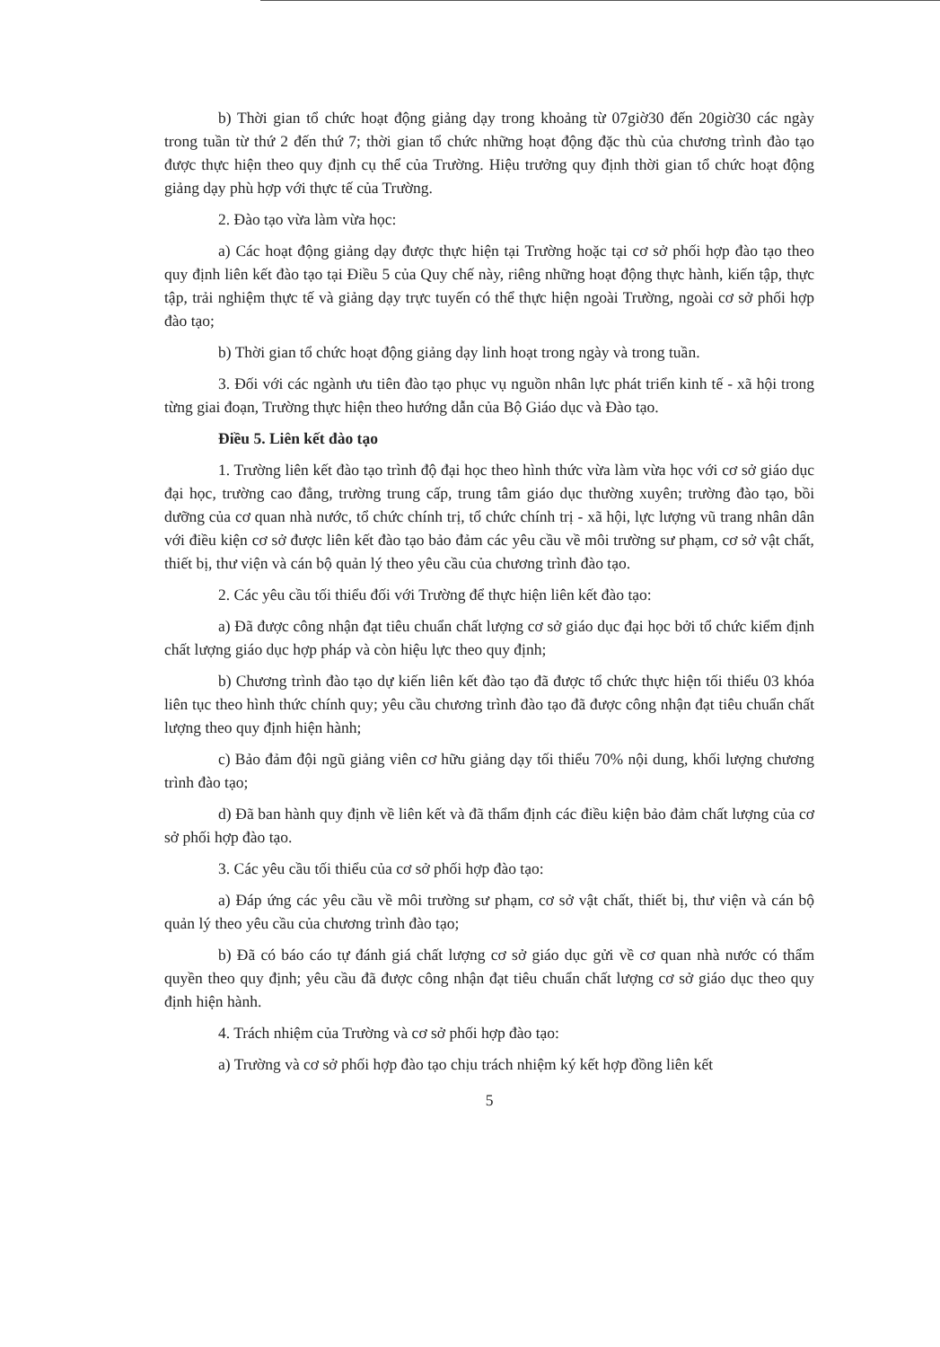b) Thời gian tổ chức hoạt động giảng dạy trong khoảng từ 07giờ30 đến 20giờ30 các ngày trong tuần từ thứ 2 đến thứ 7; thời gian tổ chức những hoạt động đặc thù của chương trình đào tạo được thực hiện theo quy định cụ thể của Trường. Hiệu trưởng quy định thời gian tổ chức hoạt động giảng dạy phù hợp với thực tế của Trường.
2. Đào tạo vừa làm vừa học:
a) Các hoạt động giảng dạy được thực hiện tại Trường hoặc tại cơ sở phối hợp đào tạo theo quy định liên kết đào tạo tại Điều 5 của Quy chế này, riêng những hoạt động thực hành, kiến tập, thực tập, trải nghiệm thực tế và giảng dạy trực tuyến có thể thực hiện ngoài Trường, ngoài cơ sở phối hợp đào tạo;
b) Thời gian tổ chức hoạt động giảng dạy linh hoạt trong ngày và trong tuần.
3. Đối với các ngành ưu tiên đào tạo phục vụ nguồn nhân lực phát triển kinh tế - xã hội trong từng giai đoạn, Trường thực hiện theo hướng dẫn của Bộ Giáo dục và Đào tạo.
Điều 5. Liên kết đào tạo
1. Trường liên kết đào tạo trình độ đại học theo hình thức vừa làm vừa học với cơ sở giáo dục đại học, trường cao đẳng, trường trung cấp, trung tâm giáo dục thường xuyên; trường đào tạo, bồi dưỡng của cơ quan nhà nước, tổ chức chính trị, tổ chức chính trị - xã hội, lực lượng vũ trang nhân dân với điều kiện cơ sở được liên kết đào tạo bảo đảm các yêu cầu về môi trường sư phạm, cơ sở vật chất, thiết bị, thư viện và cán bộ quản lý theo yêu cầu của chương trình đào tạo.
2. Các yêu cầu tối thiểu đối với Trường để thực hiện liên kết đào tạo:
a) Đã được công nhận đạt tiêu chuẩn chất lượng cơ sở giáo dục đại học bởi tổ chức kiểm định chất lượng giáo dục hợp pháp và còn hiệu lực theo quy định;
b) Chương trình đào tạo dự kiến liên kết đào tạo đã được tổ chức thực hiện tối thiểu 03 khóa liên tục theo hình thức chính quy; yêu cầu chương trình đào tạo đã được công nhận đạt tiêu chuẩn chất lượng theo quy định hiện hành;
c) Bảo đảm đội ngũ giảng viên cơ hữu giảng dạy tối thiểu 70% nội dung, khối lượng chương trình đào tạo;
d) Đã ban hành quy định về liên kết và đã thẩm định các điều kiện bảo đảm chất lượng của cơ sở phối hợp đào tạo.
3. Các yêu cầu tối thiểu của cơ sở phối hợp đào tạo:
a) Đáp ứng các yêu cầu về môi trường sư phạm, cơ sở vật chất, thiết bị, thư viện và cán bộ quản lý theo yêu cầu của chương trình đào tạo;
b) Đã có báo cáo tự đánh giá chất lượng cơ sở giáo dục gửi về cơ quan nhà nước có thẩm quyền theo quy định; yêu cầu đã được công nhận đạt tiêu chuẩn chất lượng cơ sở giáo dục theo quy định hiện hành.
4. Trách nhiệm của Trường và cơ sở phối hợp đào tạo:
a) Trường và cơ sở phối hợp đào tạo chịu trách nhiệm ký kết hợp đồng liên kết
5